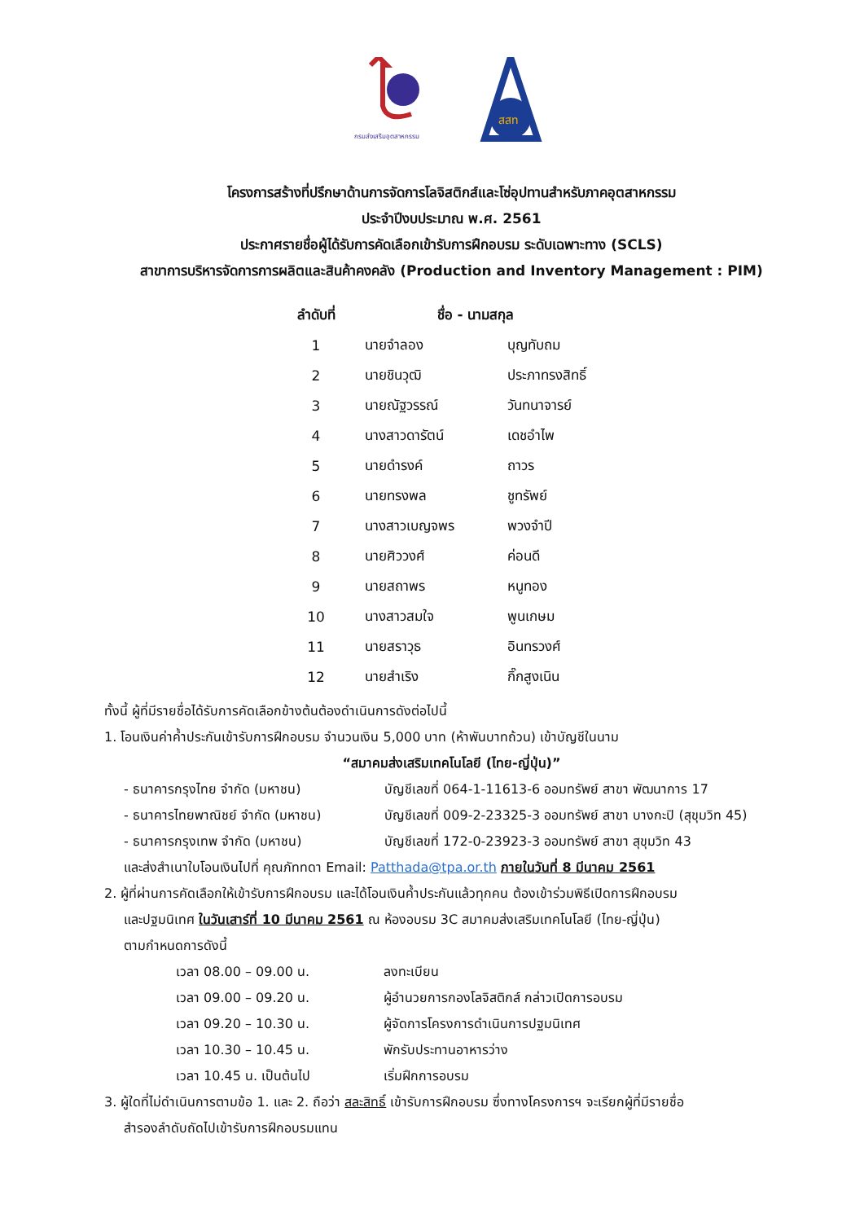กรมส่งเสริมอุตสาหกรรม
สสท
โครงการสร้างที่ปรึกษาด้านการจัดการโลจิสติกส์และโซ่อุปทานสำหรับภาคอุตสาหกรรม
ประจำปีงบประมาณ พ.ศ. 2561
ประกาศรายชื่อผู้ได้รับการคัดเลือกเข้ารับการฝึกอบรม ระดับเฉพาะทาง (SCLS)
สาขาการบริหารจัดการการผลิตและสินค้าคงคลัง (Production and Inventory Management : PIM)
| ลำดับที่ | ชื่อ - นามสกุล | |
| --- | --- | --- |
| 1 | นายจำลอง | บุญทับถม |
| 2 | นายชินวุฒิ | ประภาทรงสิทธิ์ |
| 3 | นายณัฐวรรณ์ | วันทนาจารย์ |
| 4 | นางสาวดารัตน์ | เดชอำไพ |
| 5 | นายดำรงค์ | ถาวร |
| 6 | นายทรงพล | ชูทรัพย์ |
| 7 | นางสาวเบญจพร | พวงจำปี |
| 8 | นายศิววงศ์ | ค่อนดี |
| 9 | นายสถาพร | หนูทอง |
| 10 | นางสาวสมใจ | พูนเกษม |
| 11 | นายสราวุธ | อินทรวงศ์ |
| 12 | นายสำเริง | กิ๊กสูงเนิน |
ทั้งนี้ ผู้ที่มีรายชื่อได้รับการคัดเลือกข้างต้นต้องดำเนินการดังต่อไปนี้
1. โอนเงินค่าค้ำประกันเข้ารับการฝึกอบรม จำนวนเงิน 5,000 บาท (ห้าพันบาทถ้วน) เข้าบัญชีในนาม
“สมาคมส่งเสริมเทคโนโลยี (ไทย-ญี่ปุ่น)”
- ธนาคารกรุงไทย จำกัด (มหาชน) บัญชีเลขที่ 064-1-11613-6 ออมทรัพย์ สาขา พัฒนาการ 17
- ธนาคารไทยพาณิชย์ จำกัด (มหาชน) บัญชีเลขที่ 009-2-23325-3 ออมทรัพย์ สาขา บางกะปิ (สุขุมวิท 45)
- ธนาคารกรุงเทพ จำกัด (มหาชน) บัญชีเลขที่ 172-0-23923-3 ออมทรัพย์ สาขา สุขุมวิท 43
และส่งสำเนาใบโอนเงินไปที่ คุณภัททดา Email: Patthada@tpa.or.th ภายในวันที่ 8 มีนาคม 2561
2. ผู้ที่ผ่านการคัดเลือกให้เข้ารับการฝึกอบรม และได้โอนเงินค้ำประกันแล้วทุกคน ต้องเข้าร่วมพิธีเปิดการฝึกอบรม
และปฐมนิเทศ ในวันเสาร์ที่ 10 มีนาคม 2561 ณ ห้องอบรม 3C สมาคมส่งเสริมเทคโนโลยี (ไทย-ญี่ปุ่น)
ตามกำหนดการดังนี้
เวลา 08.00 – 09.00 น. ลงทะเบียน
เวลา 09.00 – 09.20 น. ผู้อำนวยการกองโลจิสติกส์ กล่าวเปิดการอบรม
เวลา 09.20 – 10.30 น. ผู้จัดการโครงการดำเนินการปฐมนิเทศ
เวลา 10.30 – 10.45 น. พักรับประทานอาหารว่าง
เวลา 10.45 น. เป็นต้นไป เริ่มฝึกการอบรม
3. ผู้ใดที่ไม่ดำเนินการตามข้อ 1. และ 2. ถือว่า สละสิทธิ์ เข้ารับการฝึกอบรม ซึ่งทางโครงการฯ จะเรียกผู้ที่มีรายชื่อ
สำรองลำดับถัดไปเข้ารับการฝึกอบรมแทน